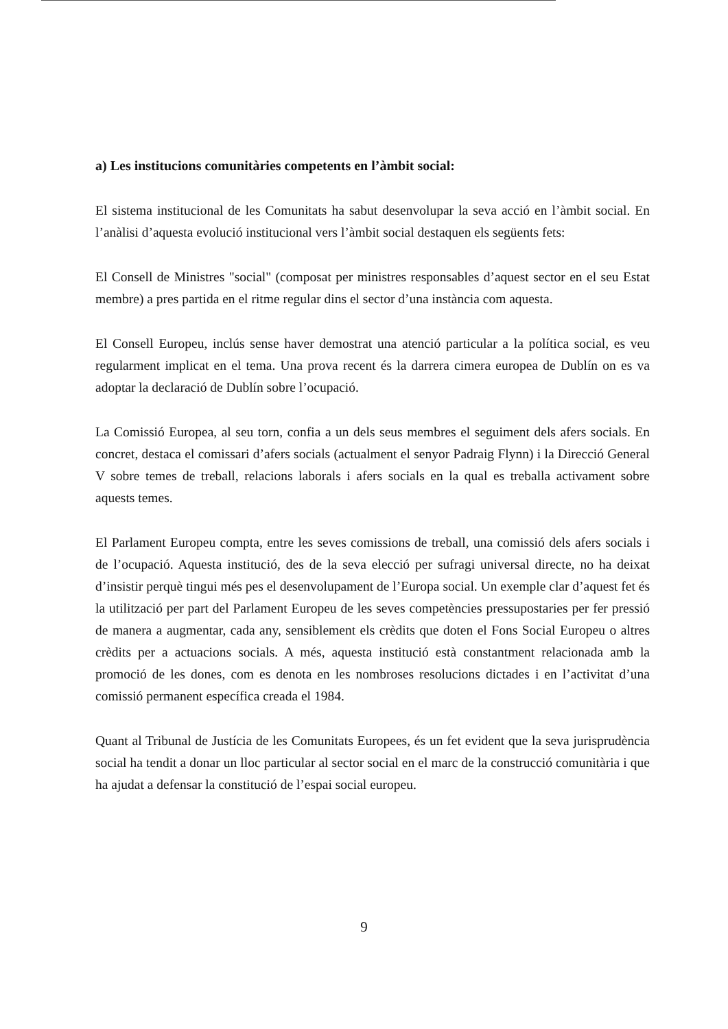a) Les institucions comunitàries competents en l’àmbit social:
El sistema institucional de les Comunitats ha sabut desenvolupar la seva acció en l’àmbit social. En l’anàlisi d’aquesta evolució institucional vers l’àmbit social destaquen els següents fets:
El Consell de Ministres "social" (composat per ministres responsables d’aquest sector en el seu Estat membre) a pres partida en el ritme regular dins el sector d’una instància com aquesta.
El Consell Europeu, inclús sense haver demostrat una atenció particular a la política social, es veu regularment implicat en el tema. Una prova recent és la darrera cimera europea de Dublín on es va adoptar la declaració de Dublín sobre l’ocupació.
La Comissió Europea, al seu torn, confia a un dels seus membres el seguiment dels afers socials. En concret, destaca el comissari d’afers socials (actualment el senyor Padraig Flynn) i la Direcció General V sobre temes de treball, relacions laborals i afers socials en la qual es treballa activament sobre aquests temes.
El Parlament Europeu compta, entre les seves comissions de treball, una comissió dels afers socials i de l’ocupació. Aquesta institució, des de la seva elecció per sufragi universal directe, no ha deixat d’insistir perquè tingui més pes el desenvolupament de l’Europa social. Un exemple clar d’aquest fet és la utilització per part del Parlament Europeu de les seves competències pressupostaries per fer pressió de manera a augmentar, cada any, sensiblement els crèdits que doten el Fons Social Europeu o altres crèdits per a actuacions socials. A més, aquesta institució està constantment relacionada amb la promoció de les dones, com es denota en les nombroses resolucions dictades i en l’activitat d’una comissió permanent específica creada el 1984.
Quant al Tribunal de Justícia de les Comunitats Europees, és un fet evident que la seva jurisprudència social ha tendit a donar un lloc particular al sector social en el marc de la construcció comunitària i que ha ajudat a defensar la constitució de l’espai social europeu.
9